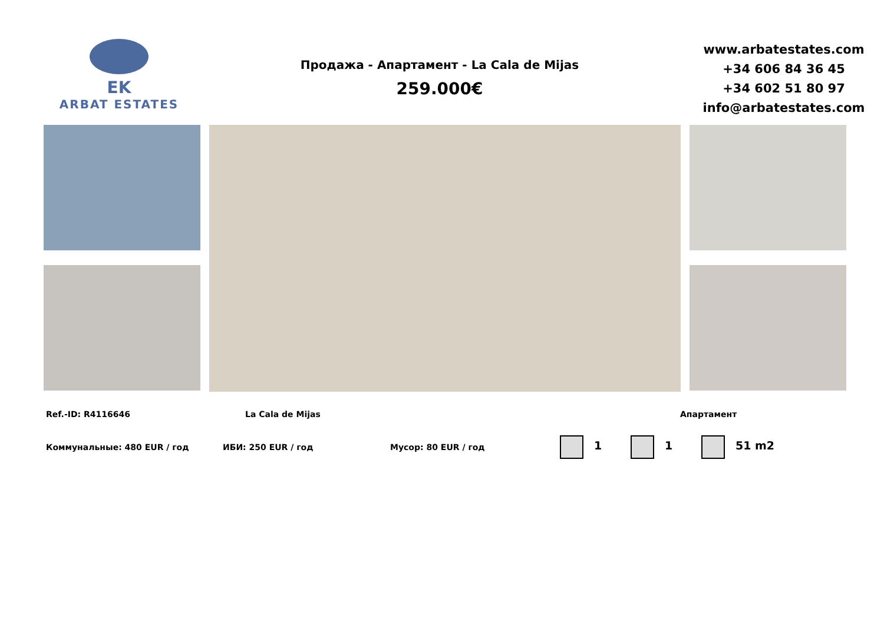EK
ARBAT ESTATES
Продажа - Апартамент - La Cala de Mijas
259.000€
www.arbatestates.com
+34 606 84 36 45
+34 602 51 80 97
info@arbatestates.com
Ref.-ID: R4116646 La Cala de Mijas Апартамент
Коммунальные: 480 EUR / год ИБИ: 250 EUR / год Мусор: 80 EUR / год 1 1 51 m2